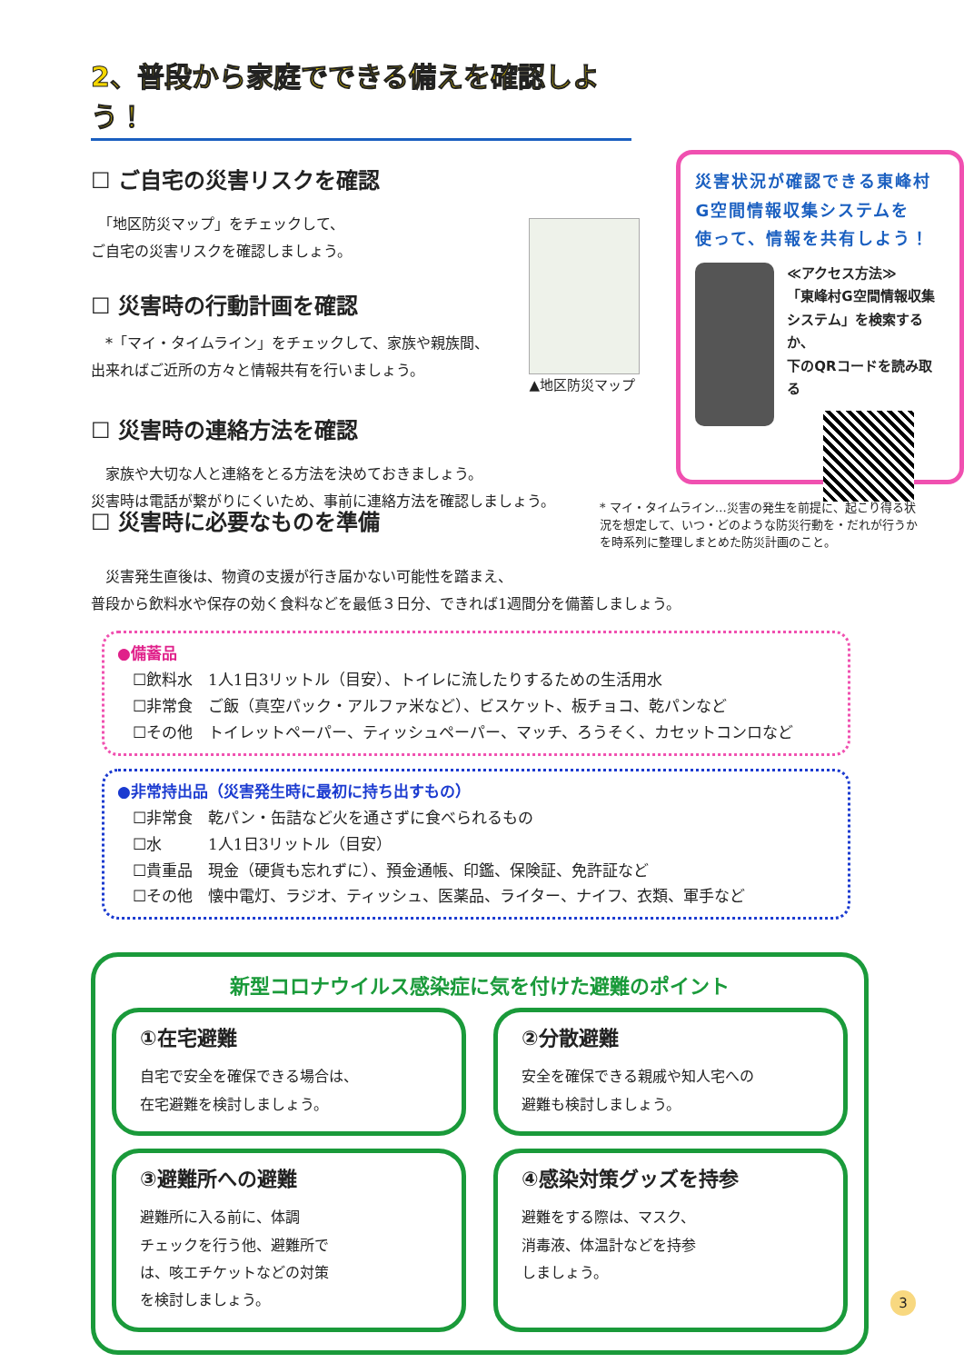2、普段から家庭でできる備えを確認しよう！
☐ ご自宅の災害リスクを確認
　「地区防災マップ」をチェックして、
ご自宅の災害リスクを確認しましょう。
☐ 災害時の行動計画を確認
▲地区防災マップ
災害状況が確認できる東峰村
G空間情報収集システムを
使って、情報を共有しよう！
≪アクセス方法≫
「東峰村G空間情報収集
システム」を検索するか、
下のQRコードを読み取る
　*「マイ・タイムライン」をチェックして、家族や親族間、
出来ればご近所の方々と情報共有を行いましょう。
☐ 災害時の連絡方法を確認
　家族や大切な人と連絡をとる方法を決めておきましょう。
災害時は電話が繋がりにくいため、事前に連絡方法を確認しましょう。
* マイ・タイムライン…災害の発生を前提に、起こり得る状況を想定して、いつ・どのような防災行動を・だれが行うかを時系列に整理しまとめた防災計画のこと。
☐ 災害時に必要なものを準備
　災害発生直後は、物資の支援が行き届かない可能性を踏まえ、
普段から飲料水や保存の効く食料などを最低３日分、できれば1週間分を備蓄しましょう。
●備蓄品
　☐飲料水　1人1日3リットル（目安）、トイレに流したりするための生活用水
　☐非常食　ご飯（真空パック・アルファ米など）、ビスケット、板チョコ、乾パンなど
　☐その他　トイレットペーパー、ティッシュペーパー、マッチ、ろうそく、カセットコンロなど
●非常持出品（災害発生時に最初に持ち出すもの）
　☐非常食　乾パン・缶詰など火を通さずに食べられるもの
　☐水　　　1人1日3リットル（目安）
　☐貴重品　現金（硬貨も忘れずに）、預金通帳、印鑑、保険証、免許証など
　☐その他　懐中電灯、ラジオ、ティッシュ、医薬品、ライター、ナイフ、衣類、軍手など
新型コロナウイルス感染症に気を付けた避難のポイント
①在宅避難
自宅で安全を確保できる場合は、
在宅避難を検討しましょう。
②分散避難
安全を確保できる親戚や知人宅への
避難も検討しましょう。
③避難所への避難
避難所に入る前に、体調
チェックを行う他、避難所で
は、咳エチケットなどの対策
を検討しましょう。
④感染対策グッズを持参
避難をする際は、マスク、
消毒液、体温計などを持参
しましょう。
3